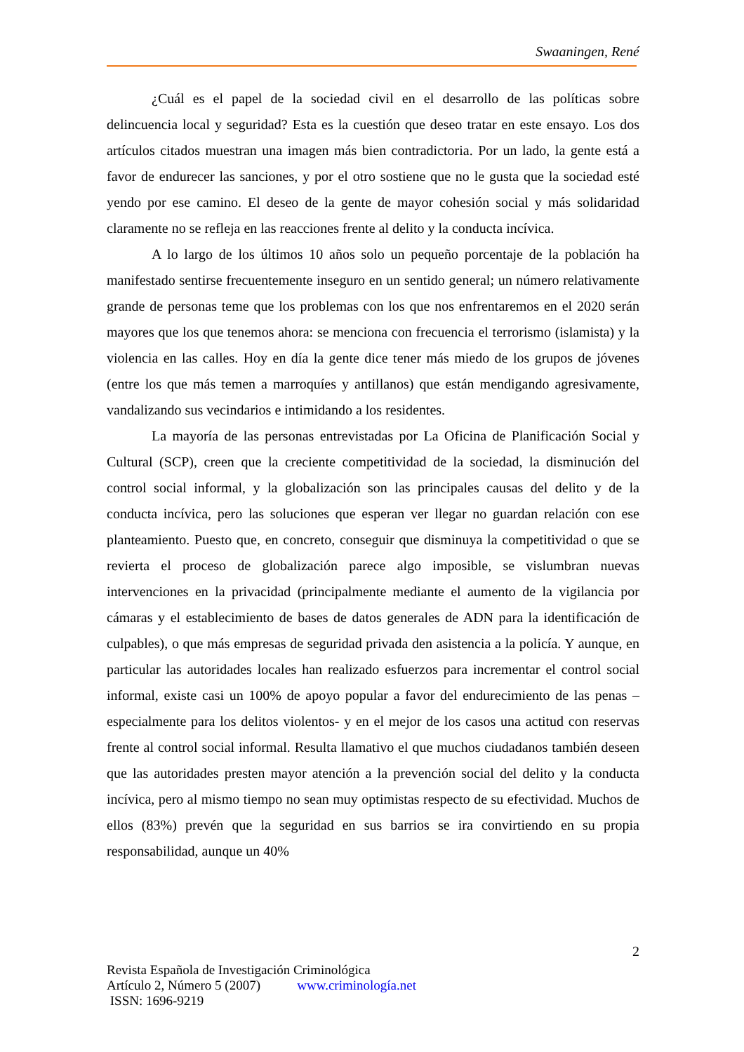Swaaningen, René
¿Cuál es el papel de la sociedad civil en el desarrollo de las políticas sobre delincuencia local y seguridad? Esta es la cuestión que deseo tratar en este ensayo. Los dos artículos citados muestran una imagen más bien contradictoria. Por un lado, la gente está a favor de endurecer las sanciones, y por el otro sostiene que no le gusta que la sociedad esté yendo por ese camino. El deseo de la gente de mayor cohesión social y más solidaridad claramente no se refleja en las reacciones frente al delito y la conducta incívica.
A lo largo de los últimos 10 años solo un pequeño porcentaje de la población ha manifestado sentirse frecuentemente inseguro en un sentido general; un número relativamente grande de personas teme que los problemas con los que nos enfrentaremos en el 2020 serán mayores que los que tenemos ahora: se menciona con frecuencia el terrorismo (islamista) y la violencia en las calles. Hoy en día la gente dice tener más miedo de los grupos de jóvenes (entre los que más temen a marroquíes y antillanos) que están mendigando agresivamente, vandalizando sus vecindarios e intimidando a los residentes.
La mayoría de las personas entrevistadas por La Oficina de Planificación Social y Cultural (SCP), creen que la creciente competitividad de la sociedad, la disminución del control social informal, y la globalización son las principales causas del delito y de la conducta incívica, pero las soluciones que esperan ver llegar no guardan relación con ese planteamiento. Puesto que, en concreto, conseguir que disminuya la competitividad o que se revierta el proceso de globalización parece algo imposible, se vislumbran nuevas intervenciones en la privacidad (principalmente mediante el aumento de la vigilancia por cámaras y el establecimiento de bases de datos generales de ADN para la identificación de culpables), o que más empresas de seguridad privada den asistencia a la policía. Y aunque, en particular las autoridades locales han realizado esfuerzos para incrementar el control social informal, existe casi un 100% de apoyo popular a favor del endurecimiento de las penas –especialmente para los delitos violentos- y en el mejor de los casos una actitud con reservas frente al control social informal. Resulta llamativo el que muchos ciudadanos también deseen que las autoridades presten mayor atención a la prevención social del delito y la conducta incívica, pero al mismo tiempo no sean muy optimistas respecto de su efectividad. Muchos de ellos (83%) prevén que la seguridad en sus barrios se ira convirtiendo en su propia responsabilidad, aunque un 40%
2
Revista Española de Investigación Criminológica
Artículo 2, Número 5 (2007) www.criminología.net
ISSN: 1696-9219